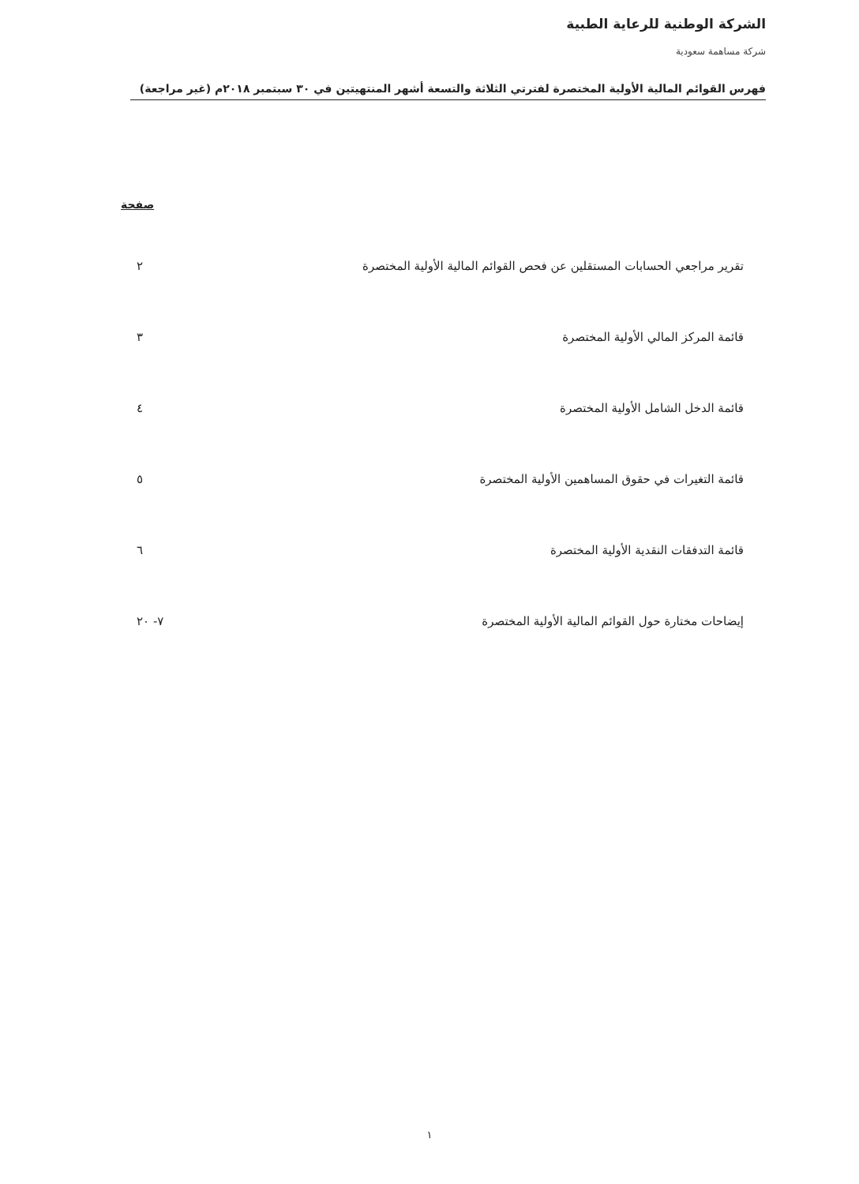الشركة الوطنية للرعاية الطبية
شركة مساهمة سعودية
فهرس القوائم المالية الأولية المختصرة لفترتي الثلاثة والتسعة أشهر المنتهيتين في ٣٠ سبتمبر ٢٠١٨م (غير مراجعة)
| | صفحة |
| --- | --- |
| تقرير مراجعي الحسابات المستقلين عن فحص القوائم المالية الأولية المختصرة | ٢ |
| قائمة المركز المالي الأولية المختصرة | ٣ |
| قائمة الدخل الشامل الأولية المختصرة | ٤ |
| قائمة التغيرات في حقوق المساهمين الأولية المختصرة | ٥ |
| قائمة التدفقات النقدية الأولية المختصرة | ٦ |
| إيضاحات مختارة حول القوائم المالية الأولية المختصرة | ٧- ٢٠ |
١